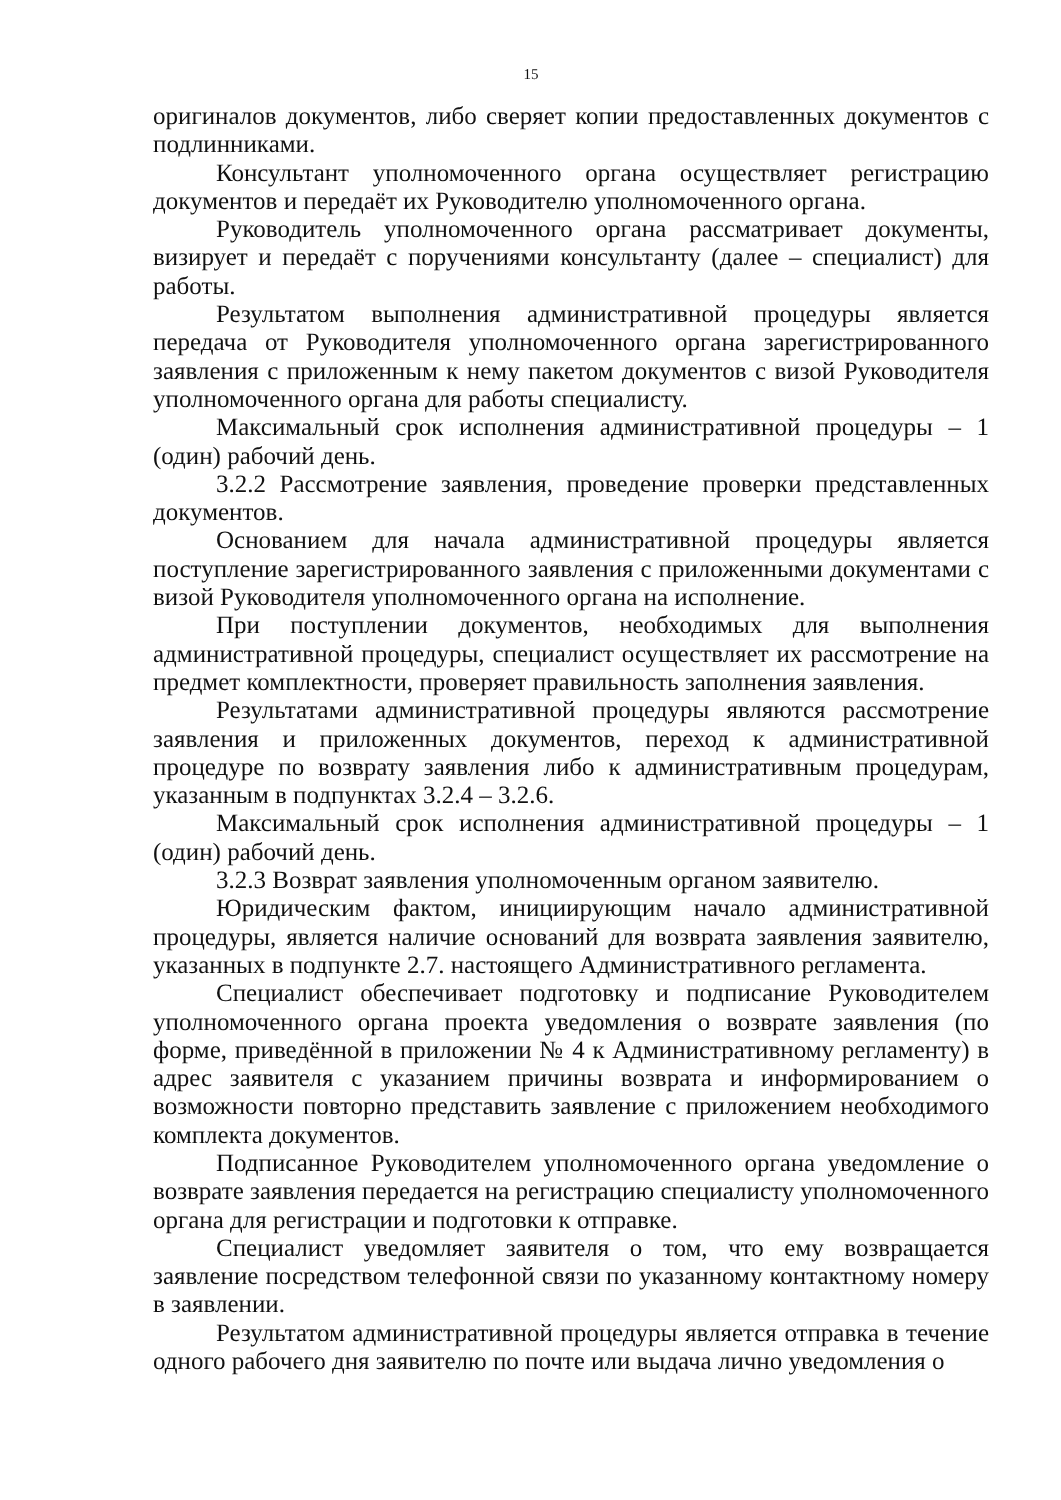15
оригиналов документов, либо сверяет копии предоставленных документов с подлинниками.
Консультант уполномоченного органа осуществляет регистрацию документов и передаёт их Руководителю уполномоченного органа.
Руководитель уполномоченного органа рассматривает документы, визирует и передаёт с поручениями консультанту (далее – специалист) для работы.
Результатом выполнения административной процедуры является передача от Руководителя уполномоченного органа зарегистрированного заявления с приложенным к нему пакетом документов с визой Руководителя уполномоченного органа для работы специалисту.
Максимальный срок исполнения административной процедуры – 1 (один) рабочий день.
3.2.2 Рассмотрение заявления, проведение проверки представленных документов.
Основанием для начала административной процедуры является поступление зарегистрированного заявления с приложенными документами с визой Руководителя уполномоченного органа на исполнение.
При поступлении документов, необходимых для выполнения административной процедуры, специалист осуществляет их рассмотрение на предмет комплектности, проверяет правильность заполнения заявления.
Результатами административной процедуры являются рассмотрение заявления и приложенных документов, переход к административной процедуре по возврату заявления либо к административным процедурам, указанным в подпунктах 3.2.4 – 3.2.6.
Максимальный срок исполнения административной процедуры – 1 (один) рабочий день.
3.2.3 Возврат заявления уполномоченным органом заявителю.
Юридическим фактом, инициирующим начало административной процедуры, является наличие оснований для возврата заявления заявителю, указанных в подпункте 2.7. настоящего Административного регламента.
Специалист обеспечивает подготовку и подписание Руководителем уполномоченного органа проекта уведомления о возврате заявления (по форме, приведённой в приложении № 4 к Административному регламенту) в адрес заявителя с указанием причины возврата и информированием о возможности повторно представить заявление с приложением необходимого комплекта документов.
Подписанное Руководителем уполномоченного органа уведомление о возврате заявления передается на регистрацию специалисту уполномоченного органа для регистрации и подготовки к отправке.
Специалист уведомляет заявителя о том, что ему возвращается заявление посредством телефонной связи по указанному контактному номеру в заявлении.
Результатом административной процедуры является отправка в течение одного рабочего дня заявителю по почте или выдача лично уведомления о